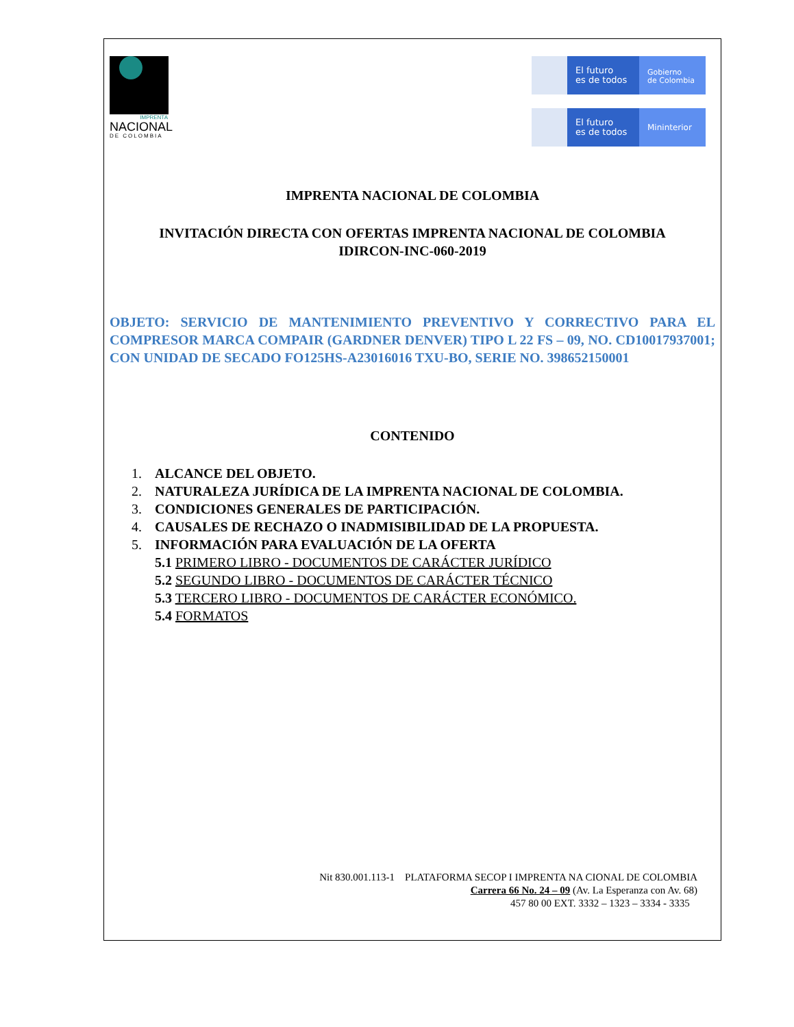IMPRENTA
NACIONAL
DE COLOMBIA
El futuro
es de todos
Gobierno
de Colombia
El futuro
es de todos
Mininterior
IMPRENTA NACIONAL DE COLOMBIA
INVITACIÓN DIRECTA CON OFERTAS IMPRENTA NACIONAL DE COLOMBIA
IDIRCON-INC-060-2019
OBJETO: SERVICIO DE MANTENIMIENTO PREVENTIVO Y CORRECTIVO PARA EL COMPRESOR MARCA COMPAIR (GARDNER DENVER) TIPO L 22 FS – 09, NO. CD10017937001; CON UNIDAD DE SECADO FO125HS-A23016016 TXU-BO, SERIE NO. 398652150001
CONTENIDO
1. ALCANCE DEL OBJETO.
2. NATURALEZA JURÍDICA DE LA IMPRENTA NACIONAL DE COLOMBIA.
3. CONDICIONES GENERALES DE PARTICIPACIÓN.
4. CAUSALES DE RECHAZO O INADMISIBILIDAD DE LA PROPUESTA.
5. INFORMACIÓN PARA EVALUACIÓN DE LA OFERTA
5.1 PRIMERO LIBRO - DOCUMENTOS DE CARÁCTER JURÍDICO
5.2 SEGUNDO LIBRO - DOCUMENTOS DE CARÁCTER TÉCNICO
5.3 TERCERO LIBRO - DOCUMENTOS DE CARÁCTER ECONÓMICO.
5.4 FORMATOS
Nit 830.001.113-1 PLATAFORMA SECOP I IMPRENTA NA CIONAL DE COLOMBIA
Carrera 66 No. 24 – 09 (Av. La Esperanza con Av. 68)
457 80 00 EXT. 3332 – 1323 – 3334 - 3335